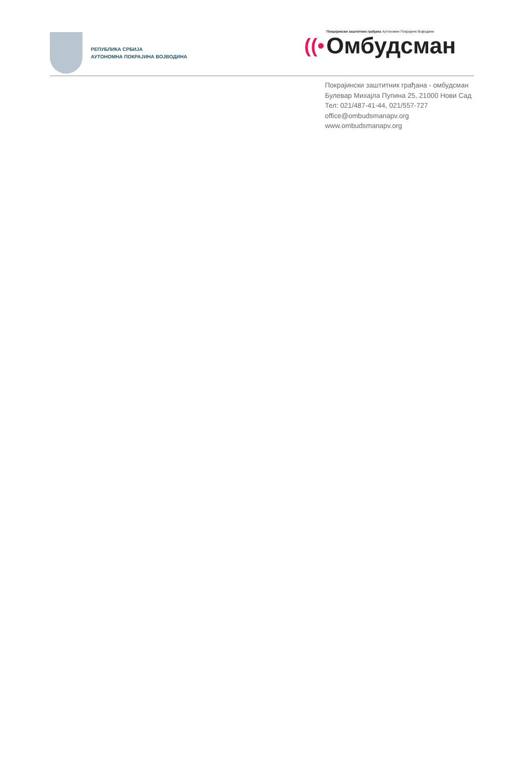РЕПУБЛИКА СРБИЈА
АУТОНОМНА ПОКРАЈИНА ВОЈВОДИНА
Покрајински заштитник грађана Аутономне Покрајине Војводине
((• Омбудсман
Покрајински заштитник грађана - омбудсман
Булевар Михајла Пупина 25, 21000 Нови Сад
Тел: 021/487-41-44, 021/557-727
office@ombudsmanapv.org
www.ombudsmanapv.org